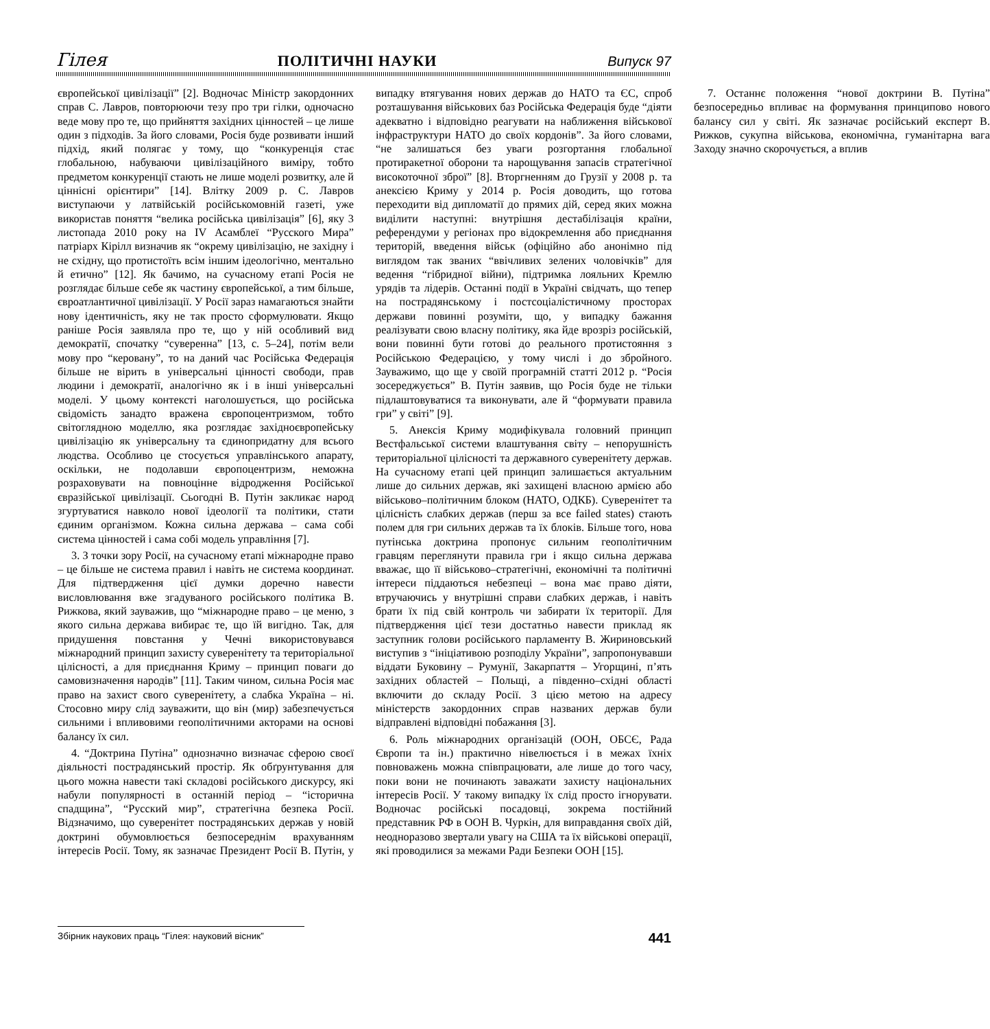Гілея ПОЛІТИЧНІ НАУКИ Випуск 97
європейської цивілізації” [2]. Водночас Міністр закордонних справ С. Лавров, повторюючи тезу про три гілки, одночасно веде мову про те, що прийняття західних цінностей – це лише один з підходів. За його словами, Росія буде розвивати інший підхід, який полягає у тому, що “конкуренція стає глобальною, набуваючи цивілізаційного виміру, тобто предметом конкуренції стають не лише моделі розвитку, але й ціннісні орієнтири” [14]. Влітку 2009 р. С. Лавров виступаючи у латвійській російськомовній газеті, уже використав поняття “велика російська цивілізація” [6], яку 3 листопада 2010 року на IV Асамблеї “Русского Мира” патріарх Кірілл визначив як “окрему цивілізацію, не західну і не східну, що протистоїть всім іншим ідеологічно, ментально й етично” [12]. Як бачимо, на сучасному етапі Росія не розглядає більше себе як частину європейської, а тим більше, євроатлантичної цивілізації. У Росії зараз намагаються знайти нову ідентичність, яку не так просто сформулювати. Якщо раніше Росія заявляла про те, що у ній особливий вид демократії, спочатку “суверенна” [13, с. 5–24], потім вели мову про “керовану”, то на даний час Російська Федерація більше не вірить в універсальні цінності свободи, прав людини і демократії, аналогічно як і в інші універсальні моделі. У цьому контексті наголошується, що російська свідомість занадто вражена європоцентризмом, тобто світоглядною моделлю, яка розглядає західноєвропейську цивілізацію як універсальну та єдинопридатну для всього людства. Особливо це стосується управлінського апарату, оскільки, не подолавши європоцентризм, неможна розраховувати на повноцінне відродження Російської євразійської цивілізації. Сьогодні В. Путін закликає народ згуртуватися навколо нової ідеології та політики, стати єдиним організмом. Кожна сильна держава – сама собі система цінностей і сама собі модель управління [7].
3. З точки зору Росії, на сучасному етапі міжнародне право – це більше не система правил і навіть не система координат. Для підтвердження цієї думки доречно навести висловлювання вже згадуваного російського політика В. Рижкова, який зауважив, що “міжнародне право – це меню, з якого сильна держава вибирає те, що їй вигідно. Так, для придушення повстання у Чечні використовувався міжнародний принцип захисту суверенітету та територіальної цілісності, а для приєднання Криму – принцип поваги до самовизначення народів” [11]. Таким чином, сильна Росія має право на захист свого суверенітету, а слабка Україна – ні. Стосовно миру слід зауважити, що він (мир) забезпечується сильними і впливовими геополітичними акторами на основі балансу їх сил.
4. “Доктрина Путіна” однозначно визначає сферою своєї діяльності пострадянський простір. Як обґрунтування для цього можна навести такі складові російського дискурсу, які набули популярності в останній період – “історична спадщина”, “Русский мир”, стратегічна безпека Росії. Відзначимо, що суверенітет пострадянських держав у новій доктрині обумовлюється безпосереднім врахуванням інтересів Росії. Тому, як зазначає Президент Росії В. Путін, у випадку втягування нових держав до НАТО та ЄС, спроб розташування військових баз Російська Федерація буде “діяти адекватно і відповідно реагувати на наближення військової інфраструктури НАТО до своїх кордонів”. За його словами, “не залишаться без уваги розгортання глобальної протиракетної оборони та нарощування запасів стратегічної високоточної зброї” [8]. Вторгненням до Грузії у 2008 р. та анексією Криму у 2014 р. Росія доводить, що готова переходити від дипломатії до прямих дій, серед яких можна виділити наступні: внутрішня дестабілізація країни, референдуми у регіонах про відокремлення або приєднання територій, введення військ (офіційно або анонімно під виглядом так званих “ввічливих зелених чоловічків” для ведення “гібридної війни), підтримка лояльних Кремлю урядів та лідерів. Останні події в Україні свідчать, що тепер на пострадянському і постсоціалістичному просторах держави повинні розуміти, що, у випадку бажання реалізувати свою власну політику, яка йде врозріз російській, вони повинні бути готові до реального протистояння з Російською Федерацією, у тому числі і до збройного. Зауважимо, що ще у своїй програмній статті 2012 р. “Росія зосереджується” В. Путін заявив, що Росія буде не тільки підлаштовуватися та виконувати, але й “формувати правила гри” у світі” [9].
5. Анексія Криму модифікувала головний принцип Вестфальської системи влаштування світу – непорушність територіальної цілісності та державного суверенітету держав. На сучасному етапі цей принцип залишається актуальним лише до сильних держав, які захищені власною армією або військово–політичним блоком (НАТО, ОДКБ). Суверенітет та цілісність слабких держав (перш за все failed states) стають полем для гри сильних держав та їх блоків. Більше того, нова путінська доктрина пропонує сильним геополітичним гравцям переглянути правила гри і якщо сильна держава вважає, що її військово–стратегічні, економічні та політичні інтереси піддаються небезпеці – вона має право діяти, втручаючись у внутрішні справи слабких держав, і навіть брати їх під свій контроль чи забирати їх території. Для підтвердження цієї тези достатньо навести приклад як заступник голови російського парламенту В. Жириновський виступив з “ініціативою розподілу України”, запропонувавши віддати Буковину – Румунії, Закарпаття – Угорщині, п’ять західних областей – Польщі, а південно–східні області включити до складу Росії. З цією метою на адресу міністерств закордонних справ названих держав були відправлені відповідні побажання [3].
6. Роль міжнародних організацій (ООН, ОБСЄ, Рада Європи та ін.) практично нівелюється і в межах їхніх повноважень можна співпрацювати, але лише до того часу, поки вони не починають заважати захисту національних інтересів Росії. У такому випадку їх слід просто ігнорувати. Водночас російські посадовці, зокрема постійний представник РФ в ООН В. Чуркін, для виправдання своїх дій, неодноразово звертали увагу на США та їх військові операції, які проводилися за межами Ради Безпеки ООН [15].
7. Останнє положення “нової доктрини В. Путіна” безпосередньо впливає на формування принципово нового балансу сил у світі. Як зазначає російський експерт В. Рижков, сукупна військова, економічна, гуманітарна вага Заходу значно скорочується, а вплив
Збірник наукових праць “Гілея: науковий вісник” 441